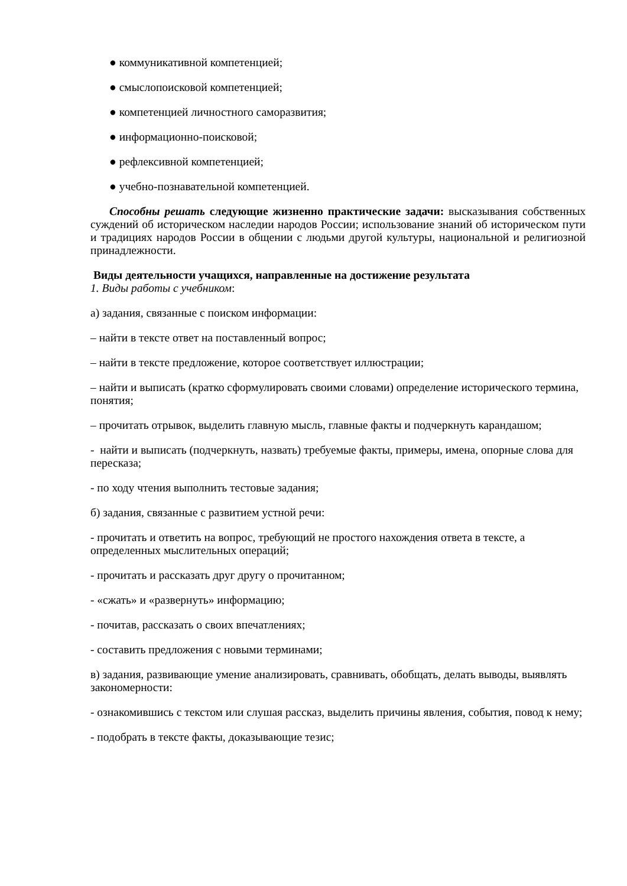● коммуникативной компетенцией;
● смыслопоисковой компетенцией;
● компетенцией личностного саморазвития;
● информационно-поисковой;
● рефлексивной компетенцией;
● учебно-познавательной компетенцией.
Способны решать следующие жизненно практические задачи: высказывания собственных суждений об историческом наследии народов России; использование знаний об историческом пути и традициях народов России в общении с людьми другой культуры, национальной и религиозной принадлежности.
Виды деятельности учащихся, направленные на достижение результата
1. Виды работы с учебником:
а) задания, связанные с поиском информации:
– найти в тексте ответ на поставленный вопрос;
– найти в тексте предложение, которое соответствует иллюстрации;
– найти и выписать (кратко сформулировать своими словами) определение исторического термина, понятия;
– прочитать отрывок, выделить главную мысль, главные факты и подчеркнуть карандашом;
- найти и выписать (подчеркнуть, назвать) требуемые факты, примеры, имена, опорные слова для пересказа;
- по ходу чтения выполнить тестовые задания;
б) задания, связанные с развитием устной речи:
- прочитать и ответить на вопрос, требующий не простого нахождения ответа в тексте, а определенных мыслительных операций;
- прочитать и рассказать друг другу о прочитанном;
- «сжать» и «развернуть» информацию;
- почитав, рассказать о своих впечатлениях;
- составить предложения с новыми терминами;
в) задания, развивающие умение анализировать, сравнивать, обобщать, делать выводы, выявлять закономерности:
- ознакомившись с текстом или слушая рассказ, выделить причины явления, события, повод к нему;
- подобрать в тексте факты, доказывающие тезис;